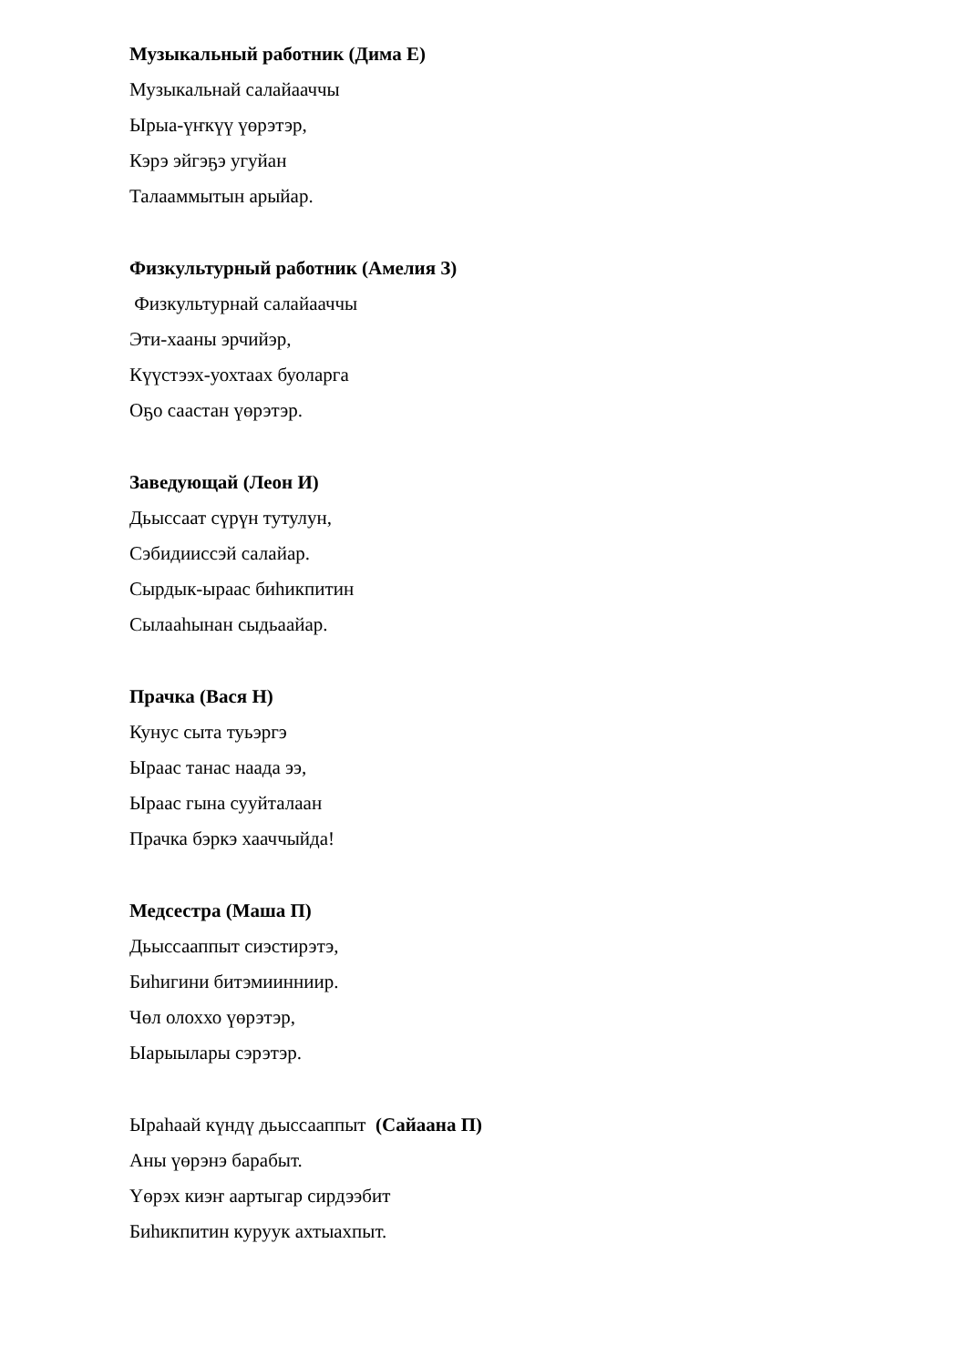Музыкальный работник (Дима Е)
Музыкальнай салайааччы
Ырыа-үҥкүү үөрэтэр,
Кэрэ эйгэҕэ угуйан
Талааммытын арыйар.
Физкультурный работник (Амелия З)
Физкультурнай салайааччы
Эти-хааны эрчийэр,
Күүстээх-уохтаах буоларга
Оҕо саастан үөрэтэр.
Заведующай (Леон И)
Дьыссаат сүрүн тутулун,
Сэбидииссэй салайар.
Сырдык-ыраас биһикпитин
Сылааһынан сыдьаайар.
Прачка (Вася Н)
Кунус сыта туьэргэ
Ыраас танас наада ээ,
Ыраас гына сууйталаан
Прачка бэркэ хааччыйда!
Медсестра (Маша П)
Дьыссааппыт сиэстирэтэ,
Биһигини битэмиинниир.
Чөл олоххо үөрэтэр,
Ыарыылары сэрэтэр.
Ыраһаай күндү дьыссааппыт (Сайаана П)
Аны үөрэнэ барабыт.
Үөрэх киэҥ аартыгар сирдээбит
Биһикпитин куруук ахтыахпыт.